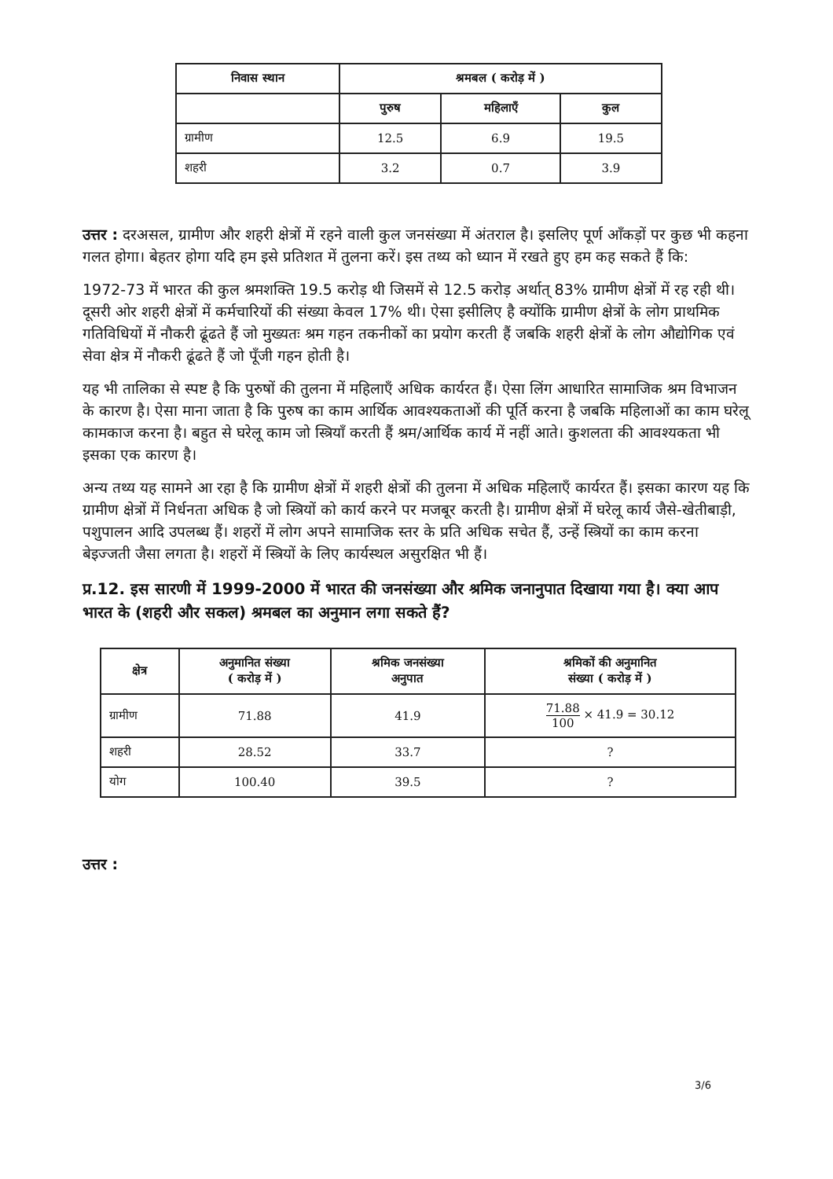| निवास स्थान | श्रमबल ( करोड़ में ) | | |
| --- | --- | --- | --- |
| | पुरुष | महिलाएँ | कुल |
| ग्रामीण | 12.5 | 6.9 | 19.5 |
| शहरी | 3.2 | 0.7 | 3.9 |
उत्तर : दरअसल, ग्रामीण और शहरी क्षेत्रों में रहने वाली कुल जनसंख्या में अंतराल है। इसलिए पूर्ण आँकड़ों पर कुछ भी कहना गलत होगा। बेहतर होगा यदि हम इसे प्रतिशत में तुलना करें। इस तथ्य को ध्यान में रखते हुए हम कह सकते हैं कि:
1972-73 में भारत की कुल श्रमशक्ति 19.5 करोड़ थी जिसमें से 12.5 करोड़ अर्थात् 83% ग्रामीण क्षेत्रों में रह रही थी। दूसरी ओर शहरी क्षेत्रों में कर्मचारियों की संख्या केवल 17% थी। ऐसा इसीलिए है क्योंकि ग्रामीण क्षेत्रों के लोग प्राथमिक गतिविधियों में नौकरी ढूंढते हैं जो मुख्यतः श्रम गहन तकनीकों का प्रयोग करती हैं जबकि शहरी क्षेत्रों के लोग औद्योगिक एवं सेवा क्षेत्र में नौकरी ढूंढते हैं जो पूँजी गहन होती है।
यह भी तालिका से स्पष्ट है कि पुरुषों की तुलना में महिलाएँ अधिक कार्यरत हैं। ऐसा लिंग आधारित सामाजिक श्रम विभाजन के कारण है। ऐसा माना जाता है कि पुरुष का काम आर्थिक आवश्यकताओं की पूर्ति करना है जबकि महिलाओं का काम घरेलू कामकाज करना है। बहुत से घरेलू काम जो स्त्रियाँ करती हैं श्रम/आर्थिक कार्य में नहीं आते। कुशलता की आवश्यकता भी इसका एक कारण है।
अन्य तथ्य यह सामने आ रहा है कि ग्रामीण क्षेत्रों में शहरी क्षेत्रों की तुलना में अधिक महिलाएँ कार्यरत हैं। इसका कारण यह कि ग्रामीण क्षेत्रों में निर्धनता अधिक है जो स्त्रियों को कार्य करने पर मजबूर करती है। ग्रामीण क्षेत्रों में घरेलू कार्य जैसे-खेतीबाड़ी, पशुपालन आदि उपलब्ध हैं। शहरों में लोग अपने सामाजिक स्तर के प्रति अधिक सचेत हैं, उन्हें स्त्रियों का काम करना बेइज्जती जैसा लगता है। शहरों में स्त्रियों के लिए कार्यस्थल असुरक्षित भी हैं।
प्र.12. इस सारणी में 1999-2000 में भारत की जनसंख्या और श्रमिक जनानुपात दिखाया गया है। क्या आप भारत के (शहरी और सकल) श्रमबल का अनुमान लगा सकते हैं?
| क्षेत्र | अनुमानित संख्या ( करोड़ में ) | श्रमिक जनसंख्या अनुपात | श्रमिकों की अनुमानित संख्या ( करोड़ में ) |
| --- | --- | --- | --- |
| ग्रामीण | 71.88 | 41.9 | 71.88 100 × 41.9 = 30.12 |
| शहरी | 28.52 | 33.7 | ? |
| योग | 100.40 | 39.5 | ? |
उत्तर :
3/6